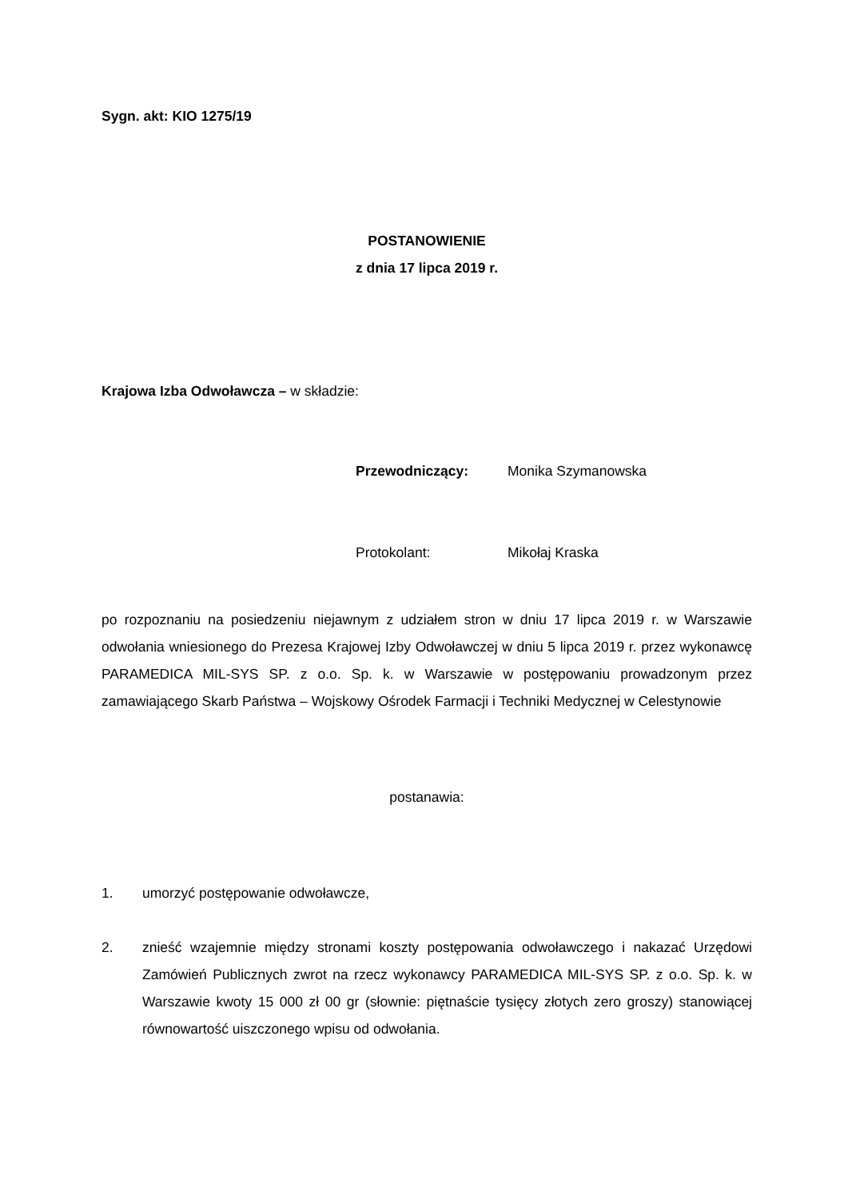Sygn. akt: KIO 1275/19
POSTANOWIENIE
z dnia 17 lipca 2019 r.
Krajowa Izba Odwoławcza – w składzie:
Przewodniczący: Monika Szymanowska
Protokolant: Mikołaj Kraska
po rozpoznaniu na posiedzeniu niejawnym z udziałem stron w dniu 17 lipca 2019 r. w Warszawie odwołania wniesionego do Prezesa Krajowej Izby Odwoławczej w dniu 5 lipca 2019 r. przez wykonawcę PARAMEDICA MIL-SYS SP. z o.o. Sp. k. w Warszawie w postępowaniu prowadzonym przez zamawiającego Skarb Państwa – Wojskowy Ośrodek Farmacji i Techniki Medycznej w Celestynowie
postanawia:
1. umorzyć postępowanie odwoławcze,
2. znieść wzajemnie między stronami koszty postępowania odwoławczego i nakazać Urzędowi Zamówień Publicznych zwrot na rzecz wykonawcy PARAMEDICA MIL-SYS SP. z o.o. Sp. k. w Warszawie kwoty 15 000 zł 00 gr (słownie: piętnaście tysięcy złotych zero groszy) stanowiącej równowartość uiszczonego wpisu od odwołania.